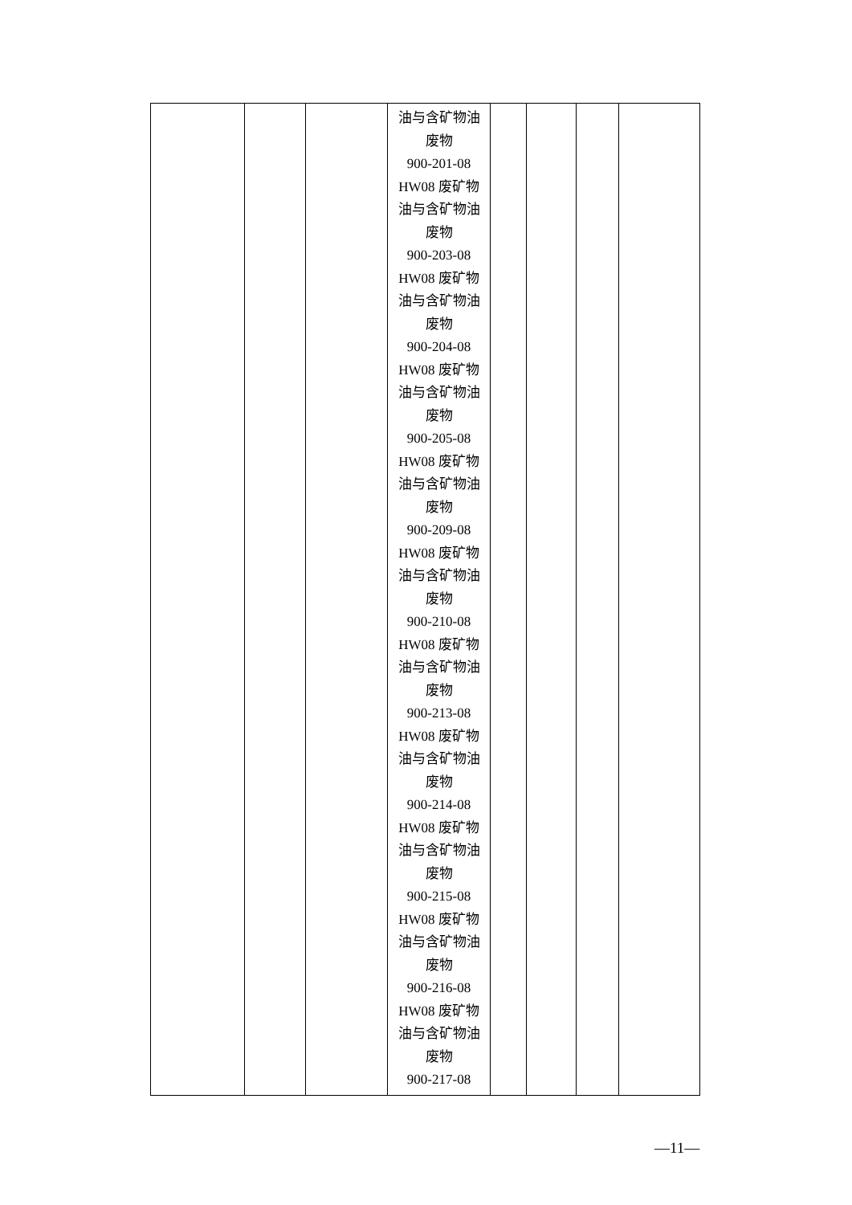| | | | 油与含矿物油 废物 900-201-08 HW08 废矿物 油与含矿物油 废物 900-203-08 HW08 废矿物 油与含矿物油 废物 900-204-08 HW08 废矿物 油与含矿物油 废物 900-205-08 HW08 废矿物 油与含矿物油 废物 900-209-08 HW08 废矿物 油与含矿物油 废物 900-210-08 HW08 废矿物 油与含矿物油 废物 900-213-08 HW08 废矿物 油与含矿物油 废物 900-214-08 HW08 废矿物 油与含矿物油 废物 900-215-08 HW08 废矿物 油与含矿物油 废物 900-216-08 HW08 废矿物 油与含矿物油 废物 900-217-08 | | | | |
—11—